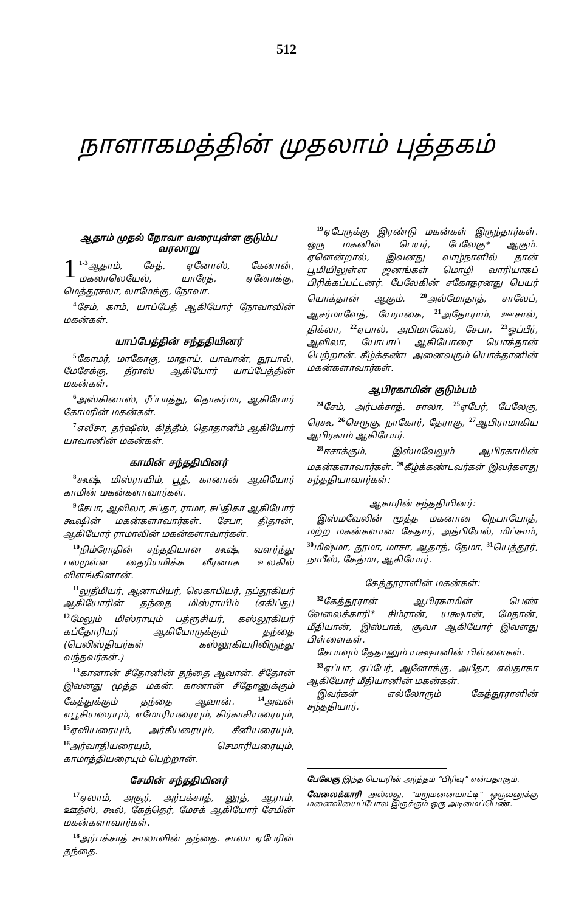512
நாளாகமத்தின் முதலாம் புத்தகம்
ஆதாம் முதல் நோவா வரையுள்ள குடும்ப வரலாறு
1<sup>1-3</sup>ஆதாம், சேத், ஏனோஸ், கேனான், மகலாலெயேல், யாரேத், ஏனோக்கு, மெத்தூசலா, லாமேக்கு, நோவா.
<sup>4</sup> சேம், காம், யாப்பேத் ஆகியோர் நோவாவின் மகன்கள்.
யாப்பேத்தின் சந்ததியினர்
<sup>5</sup> கோமர், மாகோகு, மாதாய், யாவான், தூபால், மேசேக்கு, தீராஸ் ஆகியோர் யாப்பேத்தின் மகன்கள்.
<sup>6</sup> அஸ்கினாஸ், ரீப்பாத்து, தொகர்மா, ஆகியோர் கோமரின் மகன்கள்.
<sup>7</sup> எலீசா, தர்ஷீஸ், கித்தீம், தொதானீம் ஆகியோர் யாவானின் மகன்கள்.
காமின் சந்ததியினர்
<sup>8</sup> கூஷ், மிஸ்ராயிம், பூத், கானான் ஆகியோர் காமின் மகன்களாவார்கள்.
<sup>9</sup> சேபா, ஆவிலா, சப்தா, ராமா, சப்திகா ஆகியோர் கூஷின் மகன்களாவார்கள். சேபா, திதான், ஆகியோர் ராமாவின் மகன்களாவார்கள்.
<sup>10</sup> நிம்ரோதின் சந்ததியான கூஷ், வளர்ந்து பலமுள்ள தைரியமிக்க வீரனாக உலகில் விளங்கினான்.
<sup>11</sup> லுதீமியர், ஆனாமியர், லெகாபியர், நப்தூகியர் ஆகியோரின் தந்தை மிஸ்ராயிம் (எகிப்து) <sup>12</sup>மேலும் மிஸ்ராயும் பத்ரூசியர், கஸ்லூகியர் கப்தோரியர் ஆகியோருக்கும் தந்தை (பெலிஸ்தியர்கள் கஸ்லூகியரிலிருந்து வந்தவர்கள்.)
<sup>13</sup> கானான் சீதோனின் தந்தை ஆவான். சீதோன் இவனது மூத்த மகன். கானான் சீதோனுக்கும் கேத்துக்கும் தந்தை ஆவான். <sup>14</sup>அவன் எபூசியரையும், எமோரியரையும், கிர்காசியரையும், <sup>15</sup>ஏவியரையும், அர்கீயரையும், சீனியரையும், <sup>16</sup>அர்வாதியரையும், செமாரியரையும், காமாத்தியரையும் பெற்றான்.
சேமின் சந்ததியினர்
<sup>17</sup> ஏலாம், அசூர், அர்பக்சாத், லூத், ஆராம், ஊத்ஸ், கூல், கேத்தெர், மேசக் ஆகியோர் சேமின் மகன்களாவார்கள்.
<sup>18</sup> அர்பக்சாத் சாலாவின் தந்தை. சாலா ஏபேரின் தந்தை.
<sup>19</sup> ஏபேருக்கு இரண்டு மகன்கள் இருந்தார்கள். ஒரு மகனின் பெயர், பேலேகு* ஆகும். ஏனென்றால், இவனது வாழ்நாளில் தான் பூமியிலுள்ள ஜனங்கள் மொழி வாரியாகப் பிரிக்கப்பட்டனர். பேலேகின் சகோதரனது பெயர் யொக்தான் ஆகும். <sup>20</sup>அல்மோதாத், சாலேப், ஆசர்மாவேத், யேராகை, <sup>21</sup>அதோராம், ஊசால், திக்லா, <sup>22</sup>ஏபால், அபிமாவேல், சேபா, <sup>23</sup>ஓப்பீர், ஆவிலா, யோபாப் ஆகியோரை யொக்தான் பெற்றான். கீழ்க்கண்ட அனைவரும் யொக்தானின் மகன்களாவார்கள்.
ஆபிரகாமின் குடும்பம்
<sup>24</sup> சேம், அர்பக்சாத், சாலா, <sup>25</sup>ஏபேர், பேலேகு, ரெகூ, <sup>26</sup>செரூகு, நாகோர், தேராகு, <sup>27</sup>ஆபிராமாகிய ஆபிரகாம் ஆகியோர்.
<sup>28</sup> ஈசாக்கும், இஸ்மவேலும் ஆபிரகாமின் மகன்களாவார்கள். <sup>29</sup>கீழ்க்கண்டவர்கள் இவர்களது சந்ததியாவார்கள்:
ஆகாரின் சந்ததியினர்:
இஸ்மவேலின் மூத்த மகனான நெபாயோத், மற்ற மகன்களான கேதார், அத்பியேல், மிப்சாம், <sup>30</sup>மிஷ்மா, தூமா, மாசா, ஆதாத், தேமா, <sup>31</sup>யெத்தூர், நாபீஸ், கேத்மா, ஆகியோர்.
கேத்தூராளின் மகன்கள்:
<sup>32</sup> கேத்தூராள் ஆபிரகாமின் பெண் வேலைக்காரி* சிம்ரான், யக்ஷான், மேதான், மீதியான், இஸ்பாக், சூவா ஆகியோர் இவளது பிள்ளைகள்.
சேபாவும் தேதானும் யக்ஷானின் பிள்ளைகள்.
<sup>33</sup> ஏப்பா, ஏப்பேர், ஆனோக்கு, அபீதா, எல்தாகா ஆகியோர் மீதியானின் மகன்கள்.
இவர்கள் எல்லோரும் கேத்தூராளின் சந்ததியார்.
பேலேகு இந்த பெயரின் அர்த்தம் “பிரிவு” என்பதாகும்.
வேலைக்காரி அல்லது, “மறுமனையாட்டி” ஒருவனுக்கு மனைவியைப்போல இருக்கும் ஒரு அடிமைப்பெண்.